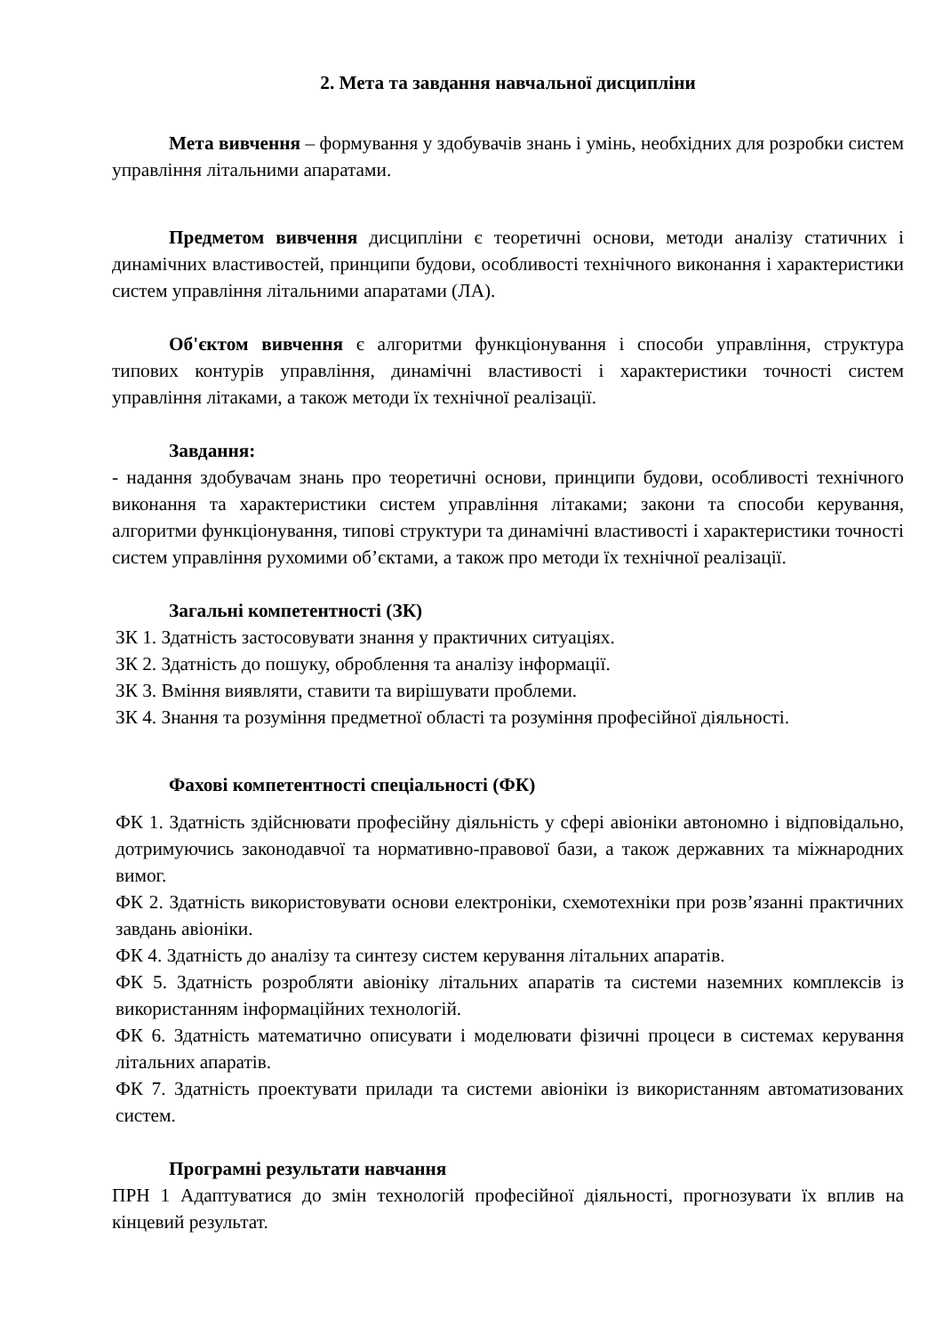2. Мета та завдання навчальної дисципліни
Мета вивчення – формування у здобувачів знань і умінь, необхідних для розробки систем управління літальними апаратами.
Предметом вивчення дисципліни є теоретичні основи, методи аналізу статичних і динамічних властивостей, принципи будови, особливості технічного виконання і характеристики систем управління літальними апаратами (ЛА).
Об'єктом вивчення є алгоритми функціонування і способи управління, структура типових контурів управління, динамічні властивості і характеристики точності систем управління літаками, а також методи їх технічної реалізації.
Завдання:
- надання здобувачам знань про теоретичні основи, принципи будови, особливості технічного виконання та характеристики систем управління літаками; закони та способи керування, алгоритми функціонування, типові структури та динамічні властивості і характеристики точності систем управління рухомими об’єктами, а також про методи їх технічної реалізації.
Загальні компетентності (ЗК)
ЗК 1. Здатність застосовувати знання у практичних ситуаціях.
ЗК 2. Здатність до пошуку, оброблення та аналізу інформації.
ЗК 3. Вміння виявляти, ставити та вирішувати проблеми.
ЗК 4. Знання та розуміння предметної області та розуміння професійної діяльності.
Фахові компетентності спеціальності (ФК)
ФК 1. Здатність здійснювати професійну діяльність у сфері авіоніки автономно і відповідально, дотримуючись законодавчої та нормативно-правової бази, а також державних та міжнародних вимог.
ФК 2. Здатність використовувати основи електроніки, схемотехніки при розв’язанні практичних завдань авіоніки.
ФК 4. Здатність до аналізу та синтезу систем керування літальних апаратів.
ФК 5. Здатність розробляти авіоніку літальних апаратів та системи наземних комплексів із використанням інформаційних технологій.
ФК 6. Здатність математично описувати і моделювати фізичні процеси в системах керування літальних апаратів.
ФК 7. Здатність проектувати прилади та системи авіоніки із використанням автоматизованих систем.
Програмні результати навчання
ПРН 1 Адаптуватися до змін технологій професійної діяльності, прогнозувати їх вплив на кінцевий результат.